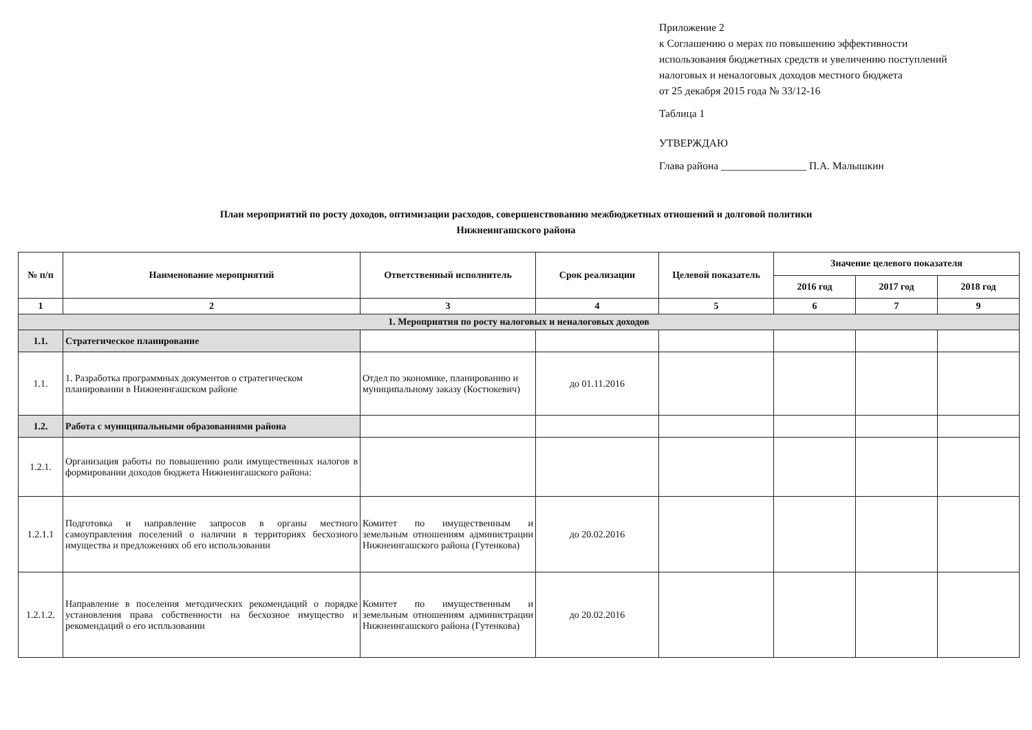Приложение 2
к Соглашению о мерах по повышению эффективности
использования бюджетных средств и увеличению поступлений
налоговых и неналоговых доходов местного бюджета
от 25 декабря 2015 года № 33/12-16
Таблица 1
УТВЕРЖДАЮ
Глава района ________________ П.А. Малышкин
План мероприятий по росту доходов, оптимизации расходов, совершенствованию межбюджетных отношений и долговой политики
Нижнеингашского района
| № п/п | Наименование мероприятий | Ответственный исполнитель | Срок реализации | Целевой показатель | Значение целевого показателя | | |
| --- | --- | --- | --- | --- | --- | --- | --- |
| | | | | | 2016 год | 2017 год | 2018 год |
| 1 | 2 | 3 | 4 | 5 | 6 | 7 | 9 |
| 1. Мероприятия по росту налоговых и неналоговых доходов | | | | | | | |
| 1.1. | Стратегическое планирование | | | | | | |
| 1.1. | 1. Разработка программных документов о стратегическом планировании в Нижнеингашском районе | Отдел по экономике, планированию и муниципальному заказу (Костюкевич) | до 01.11.2016 | | | | |
| 1.2. | Работа с муниципальными образованиями района | | | | | | |
| 1.2.1. | Организация работы по повышению роли имущественных налогов в формировании доходов бюджета Нижнеингашского района: | | | | | | |
| 1.2.1.1 | Подготовка и направление запросов в органы местного самоуправления поселений о наличии в территориях бесхозного имущества и предложениях об его использовании | Комитет по имущественным и земельным отношениям администрации Нижнеингашского района (Гутенкова) | до 20.02.2016 | | | | |
| 1.2.1.2. | Направление в поселения методических рекомендаций о порядке установления права собственности на бесхозное имущество и рекомендаций о его испльзовании | Комитет по имущественным и земельным отношениям администрации Нижнеингашского района (Гутенкова) | до 20.02.2016 | | | | |